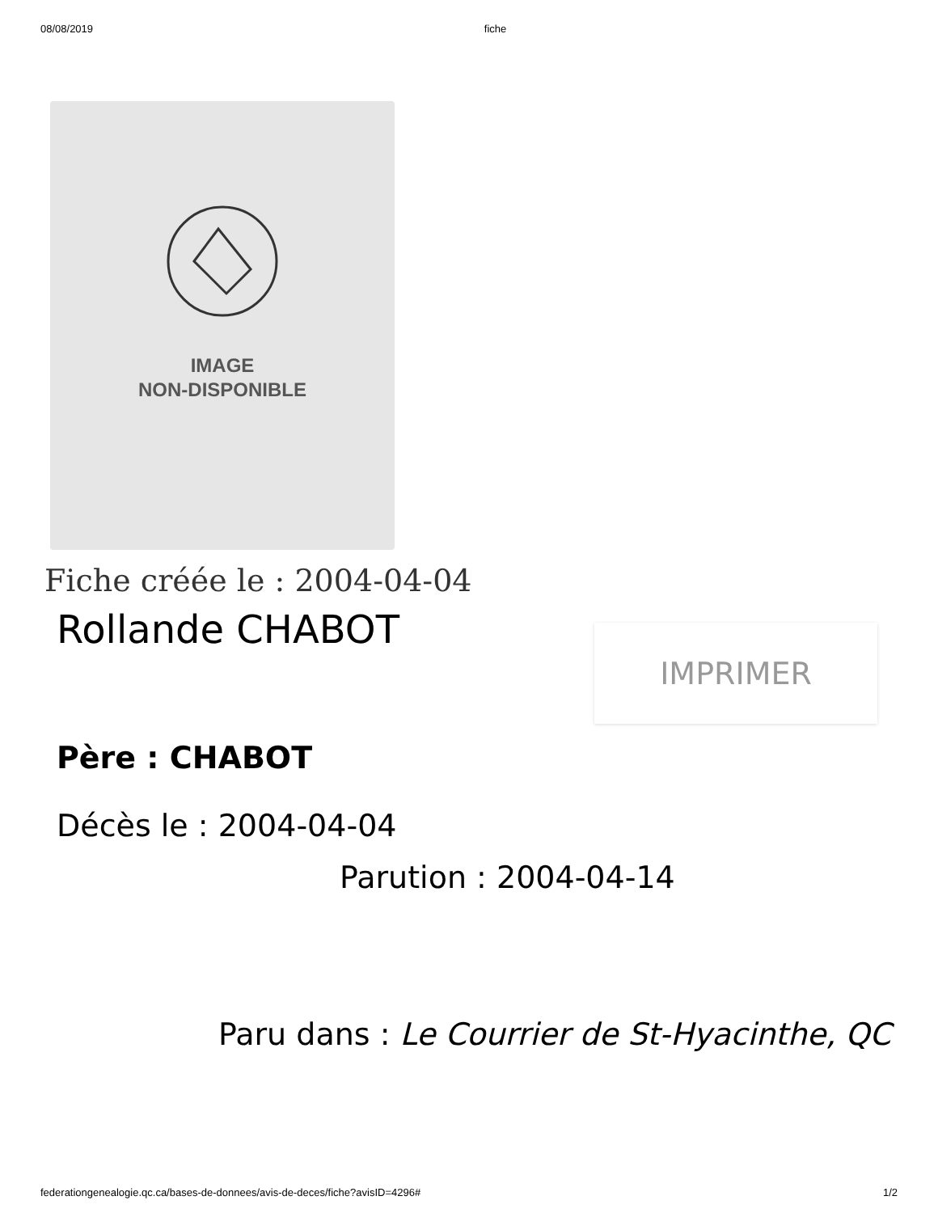08/08/2019 fiche
IMAGE
NON-DISPONIBLE
Fiche créée le : 2004-04-04
Rollande CHABOT
IMPRIMER
Père : CHABOT
Décès le : 2004-04-04
Parution : 2004-04-14
Paru dans : Le Courrier de St-Hyacinthe, QC
federationgenealogie.qc.ca/bases-de-donnees/avis-de-deces/fiche?avisID=4296# 1/2